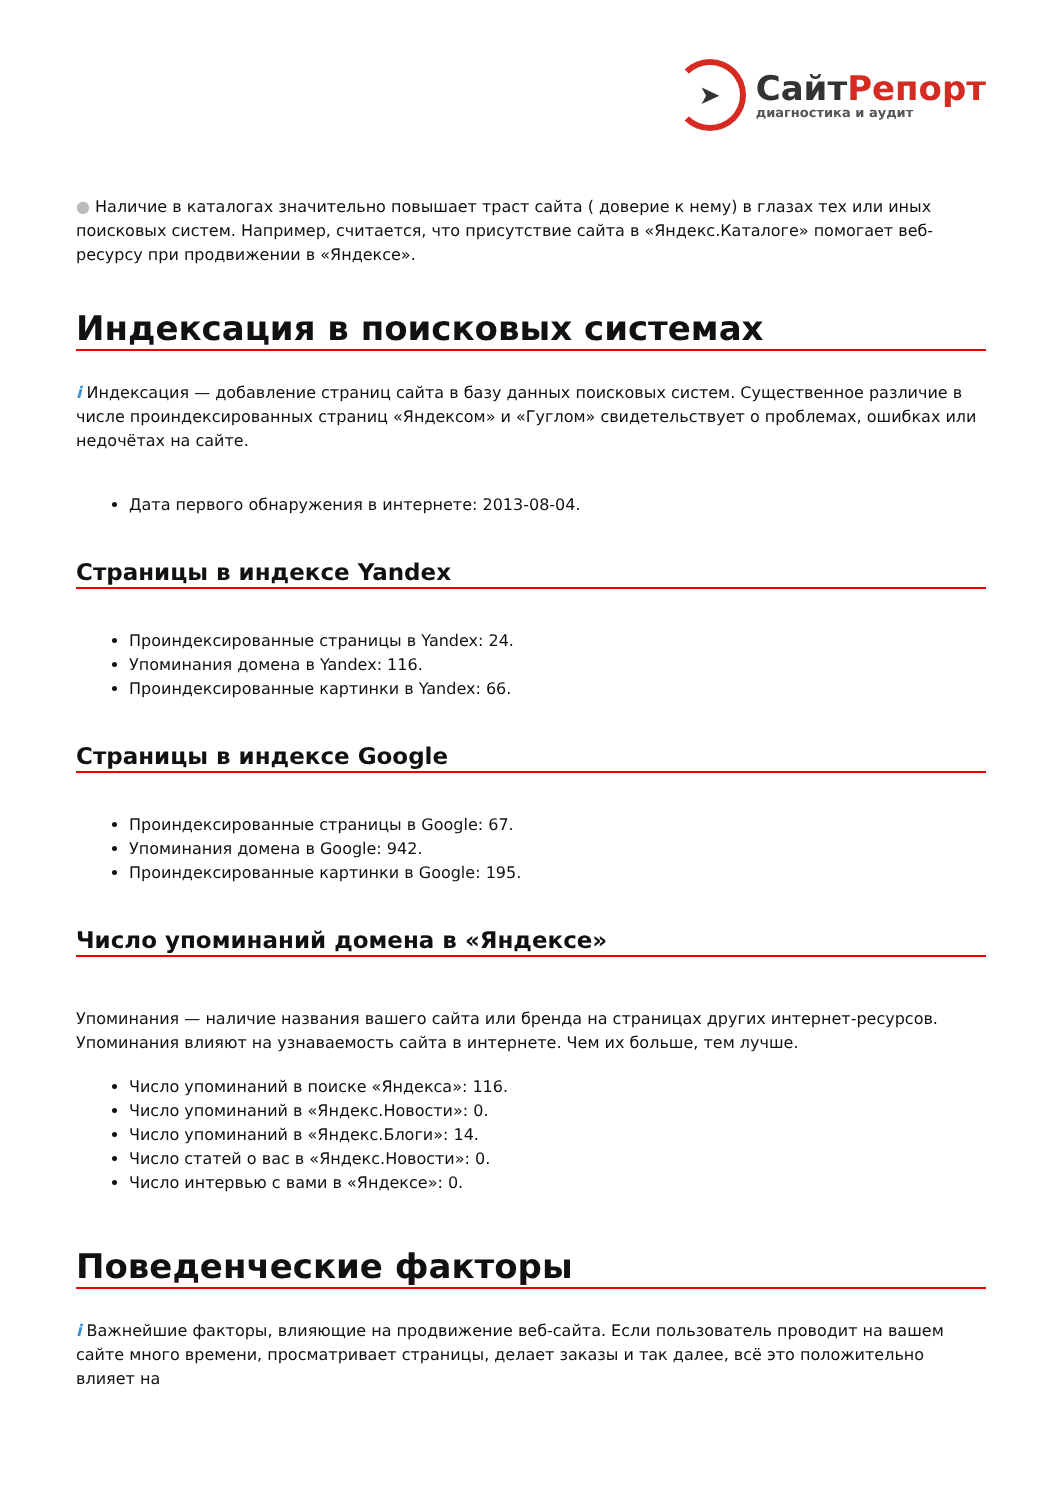➤
СайтРепорт
диагностика и аудит
● Наличие в каталогах значительно повышает траст сайта ( доверие к нему) в глазах тех или иных поисковых систем. Например, считается, что присутствие сайта в «Яндекс.Каталоге» помогает веб-ресурсу при продвижении в «Яндексе».
Индексация в поисковых системах
i Индексация — добавление страниц сайта в базу данных поисковых систем. Существенное различие в числе проиндексированных страниц «Яндексом» и «Гуглом» свидетельствует о проблемах, ошибках или недочётах на сайте.
Дата первого обнаружения в интернете: 2013-08-04.
Страницы в индексе Yandex
Проиндексированные страницы в Yandex: 24.
Упоминания домена в Yandex: 116.
Проиндексированные картинки в Yandex: 66.
Страницы в индексе Google
Проиндексированные страницы в Google: 67.
Упоминания домена в Google: 942.
Проиндексированные картинки в Google: 195.
Число упоминаний домена в «Яндексе»
Упоминания — наличие названия вашего сайта или бренда на страницах других интернет-ресурсов. Упоминания влияют на узнаваемость сайта в интернете. Чем их больше, тем лучше.
Число упоминаний в поиске «Яндекса»: 116.
Число упоминаний в «Яндекс.Новости»: 0.
Число упоминаний в «Яндекс.Блоги»: 14.
Число статей о вас в «Яндекс.Новости»: 0.
Число интервью с вами в «Яндексе»: 0.
Поведенческие факторы
i Важнейшие факторы, влияющие на продвижение веб-сайта. Если пользователь проводит на вашем сайте много времени, просматривает страницы, делает заказы и так далее, всё это положительно влияет на